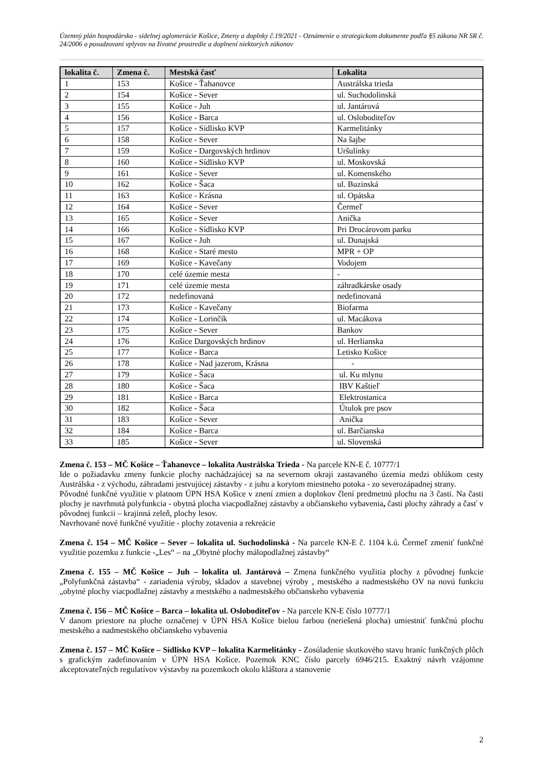Územný plán hospodársko - sídelnej aglomerácie Košice, Zmeny a doplnky č.19/2021 - Oznámenie o strategickom dokumente podľa §5 zákona NR SR č. 24/2006 o posudzovaní vplyvov na životné prostredie a doplnení niektorých zákonov
| lokalita č. | Zmena č. | Mestská časť | Lokalita |
| --- | --- | --- | --- |
| 1 | 153 | Košice - Ťahanovce | Austrálska trieda |
| 2 | 154 | Košice - Sever | ul. Suchodolinská |
| 3 | 155 | Košice - Juh | ul. Jantárová |
| 4 | 156 | Košice - Barca | ul. Osloboditeľov |
| 5 | 157 | Košice - Sídlisko KVP | Karmelitánky |
| 6 | 158 | Košice - Sever | Na šajbe |
| 7 | 159 | Košice - Dargovských hrdinov | Uršulínky |
| 8 | 160 | Košice - Sídlisko KVP | ul. Moskovská |
| 9 | 161 | Košice - Sever | ul. Komenského |
| 10 | 162 | Košice - Šaca | ul. Buzinská |
| 11 | 163 | Košice - Krásna | ul. Opátska |
| 12 | 164 | Košice - Sever | Čermeľ |
| 13 | 165 | Košice - Sever | Anička |
| 14 | 166 | Košice - Sídlisko KVP | Pri Drocárovom parku |
| 15 | 167 | Košice - Juh | ul. Dunajská |
| 16 | 168 | Košice - Staré mesto | MPR + OP |
| 17 | 169 | Košice - Kavečany | Vodojem |
| 18 | 170 | celé územie mesta | - |
| 19 | 171 | celé územie mesta | záhradkárske osady |
| 20 | 172 | nedefinovaná | nedefinovaná |
| 21 | 173 | Košice - Kavečany | Biofarma |
| 22 | 174 | Košice - Lorinčík | ul. Macákova |
| 23 | 175 | Košice - Sever | Bankov |
| 24 | 176 | Košice Dargovských hrdinov | ul. Herlianska |
| 25 | 177 | Košice - Barca | Letisko Košice |
| 26 | 178 | Košice - Nad jazerom, Krásna | - |
| 27 | 179 | Košice - Šaca | ul. Ku mlynu |
| 28 | 180 | Košice - Šaca | IBV Kaštieľ |
| 29 | 181 | Košice - Barca | Elektrostanica |
| 30 | 182 | Košice - Šaca | Útulok pre psov |
| 31 | 183 | Košice - Sever | Anička |
| 32 | 184 | Košice - Barca | ul. Barčianska |
| 33 | 185 | Košice - Sever | ul. Slovenská |
Zmena č. 153 – MČ Košice – Ťahanovce – lokalita Austrálska Trieda - Na parcele KN-E č. 10777/1
Ide o požiadavku zmeny funkcie plochy nachádzajúcej sa na severnom okraji zastavaného územia medzi oblúkom cesty Austrálska - z východu, záhradami jestvujúcej zástavby - z juhu a korytom miestneho potoka - zo severozápadnej strany.
Pôvodné funkčné využitie v platnom ÚPN HSA Košice v znení zmien a doplnkov člení predmetnú plochu na 3 časti. Na časti plochy je navrhnutá polyfunkcia - obytná plocha viacpodlažnej zástavby a občianskeho vybavenia, časti plochy záhrady a časť v pôvodnej funkcii – krajinná zeleň, plochy lesov.
Navrhované nové funkčné využitie - plochy zotavenia a rekreácie
Zmena č. 154 – MČ Košice – Sever – lokalita ul. Suchodolinská - Na parcele KN-E č. 1104 k.ú. Čermeľ zmeniť funkčné využitie pozemku z funkcie -„Les“ – na „Obytné plochy málopodlažnej zástavby“
Zmena č. 155 – MČ Košice – Juh – lokalita ul. Jantárová – Zmena funkčného využitia plochy z pôvodnej funkcie „Polyfunkčná zástavba“ - zariadenia výroby, skladov a stavebnej výroby , mestského a nadmestského OV na novú funkciu „obytné plochy viacpodlažnej zástavby a mestského a nadmestského občianskeho vybavenia
Zmena č. 156 – MČ Košice – Barca – lokalita ul. Osloboditeľov - Na parcele KN-E číslo 10777/1
V danom priestore na ploche označenej v ÚPN HSA Košice bielou farbou (neriešená plocha) umiestniť funkčnú plochu mestského a nadmestského občianskeho vybavenia
Zmena č. 157 – MČ Košice – Sídlisko KVP – lokalita Karmelitánky - Zosúladenie skutkového stavu hraníc funkčných plôch s grafickým zadefinovaním v ÚPN HSA Košice. Pozemok KNC číslo parcely 6946/215. Exaktný návrh vzájomne akceptovateľných regulatívov výstavby na pozemkoch okolo kláštora a stanovenie
2